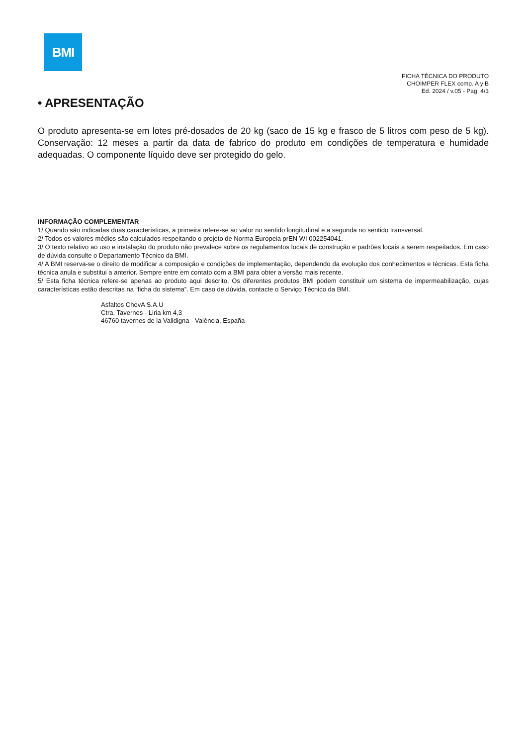BMI
FICHA TÉCNICA DO PRODUTO
CHOIMPER FLEX comp. A y B
Ed. 2024 / v.05 - Pag. 4/3
• APRESENTAÇÃO
O produto apresenta-se em lotes pré-dosados de 20 kg (saco de 15 kg e frasco de 5 litros com peso de 5 kg). Conservação: 12 meses a partir da data de fabrico do produto em condições de temperatura e humidade adequadas. O componente líquido deve ser protegido do gelo.
INFORMAÇÃO COMPLEMENTAR
1/ Quando são indicadas duas características, a primeira refere-se ao valor no sentido longitudinal e a segunda no sentido transversal.
2/ Todos os valores médios são calculados respeitando o projeto de Norma Europeia prEN WI 002254041.
3/ O texto relativo ao uso e instalação do produto não prevalece sobre os regulamentos locais de construção e padrões locais a serem respeitados. Em caso de dúvida consulte o Departamento Técnico da BMI.
4/ A BMI reserva-se o direito de modificar a composição e condições de implementação, dependendo da evolução dos conhecimentos e técnicas. Esta ficha técnica anula e substitui a anterior. Sempre entre em contato com a BMI para obter a versão mais recente.
5/ Esta ficha técnica refere-se apenas ao produto aqui descrito. Os diferentes produtos BMI podem constituir um sistema de impermeabilização, cujas características estão descritas na “ficha do sistema”. Em caso de dúvida, contacte o Serviço Técnico da BMI.
Asfaltos ChovA S.A.U
Ctra. Tavernes - Liria km 4,3
46760 tavernes de la Valldigna - València, España